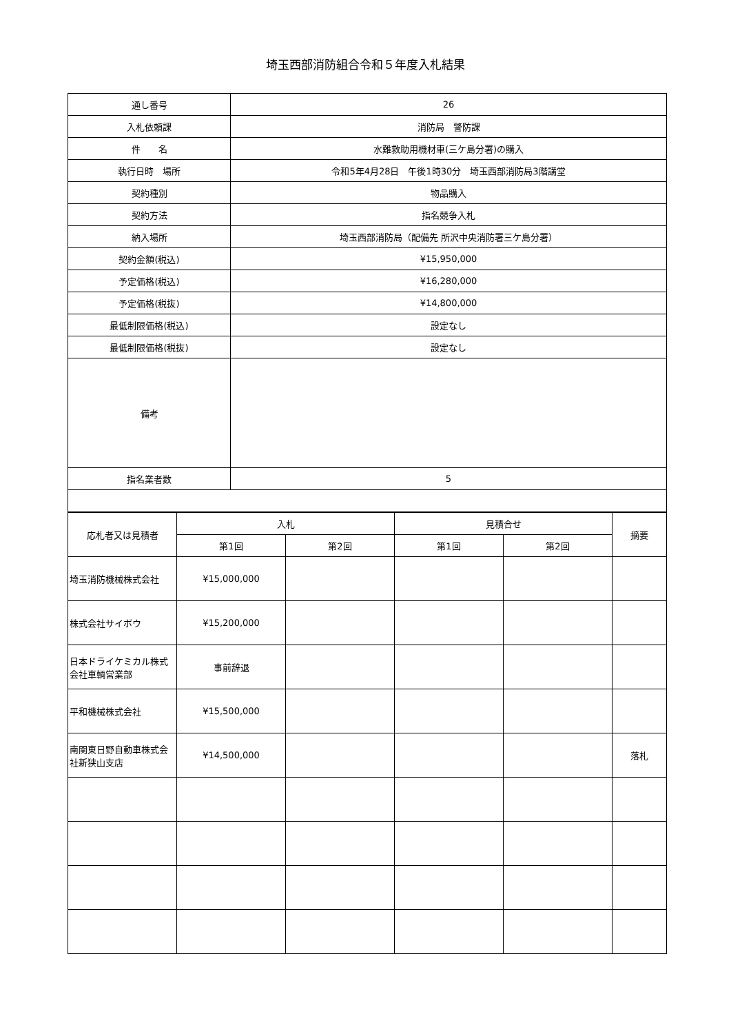埼玉西部消防組合令和５年度入札結果
| 通し番号 | 26 |
| 入札依頼課 | 消防局 警防課 |
| 件 名 | 水難救助用機材車(三ケ島分署)の購入 |
| 執行日時 場所 | 令和5年4月28日 午後1時30分 埼玉西部消防局3階講堂 |
| 契約種別 | 物品購入 |
| 契約方法 | 指名競争入札 |
| 納入場所 | 埼玉西部消防局（配備先 所沢中央消防署三ケ島分署） |
| 契約金額(税込) | ¥15,950,000 |
| 予定価格(税込) | ¥16,280,000 |
| 予定価格(税抜) | ¥14,800,000 |
| 最低制限価格(税込) | 設定なし |
| 最低制限価格(税抜) | 設定なし |
| 備考 | |
| 指名業者数 | 5 |
| 応札者又は見積者 | 入札 | | 見積合せ | | 摘要 |
| --- | --- | --- | --- | --- | --- |
| | 第1回 | 第2回 | 第1回 | 第2回 | |
| 埼玉消防機械株式会社 | ¥15,000,000 | | | | |
| 株式会社サイボウ | ¥15,200,000 | | | | |
| 日本ドライケミカル株式会社車輌営業部 | 事前辞退 | | | | |
| 平和機械株式会社 | ¥15,500,000 | | | | |
| 南関東日野自動車株式会社新狭山支店 | ¥14,500,000 | | | | 落札 |